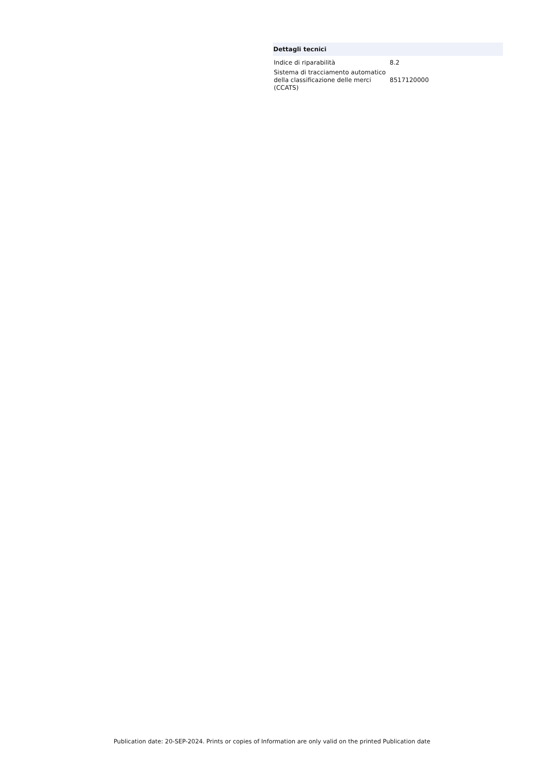Dettagli tecnici
| Indice di riparabilità | 8.2 |
| Sistema di tracciamento automatico della classificazione delle merci (CCATS) | 8517120000 |
Publication date: 20-SEP-2024. Prints or copies of Information are only valid on the printed Publication date